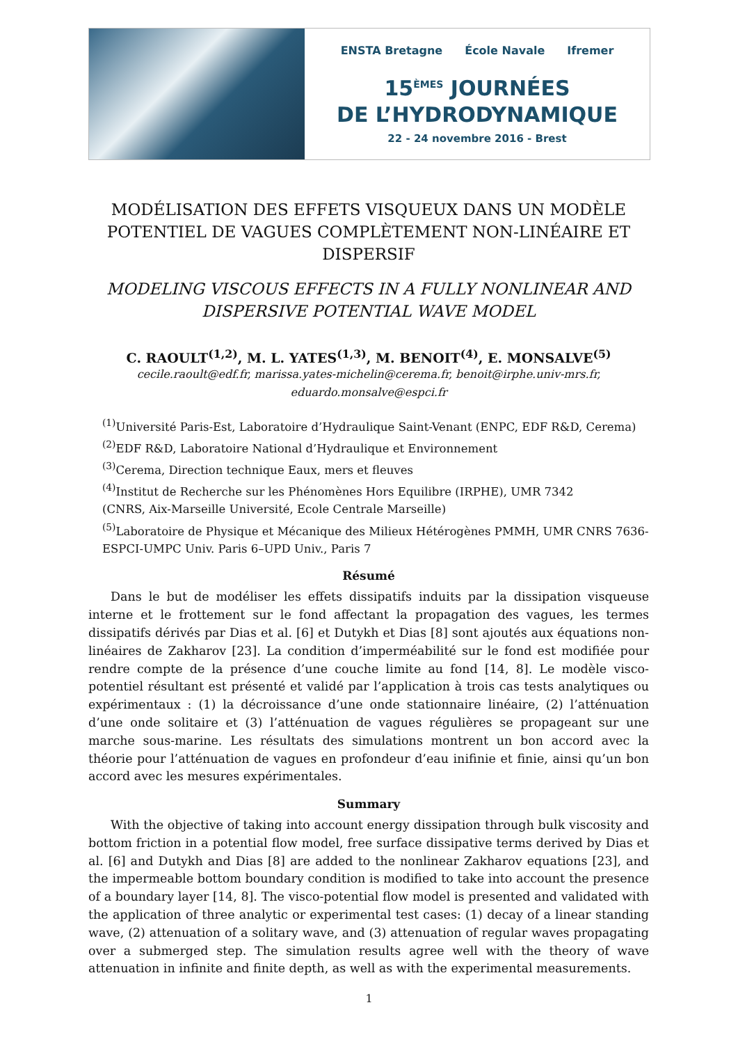ENSTA Bretagne École Navale Ifremer
15<sup>ÈMES</sup> JOURNÉES
DE L’HYDRODYNAMIQUE
22 - 24 novembre 2016 - Brest
MODÉLISATION DES EFFETS VISQUEUX DANS UN MODÈLE POTENTIEL DE VAGUES COMPLÈTEMENT NON-LINÉAIRE ET DISPERSIF
MODELING VISCOUS EFFECTS IN A FULLY NONLINEAR AND DISPERSIVE POTENTIAL WAVE MODEL
C. RAOULT<sup>(1,2)</sup>, M. L. YATES<sup>(1,3)</sup>, M. BENOIT<sup>(4)</sup>, E. MONSALVE<sup>(5)</sup>
cecile.raoult@edf.fr, marissa.yates-michelin@cerema.fr, benoit@irphe.univ-mrs.fr,
eduardo.monsalve@espci.fr
<sup>(1)</sup> Université Paris-Est, Laboratoire d’Hydraulique Saint-Venant (ENPC, EDF R&D, Cerema)
<sup>(2)</sup> EDF R&D, Laboratoire National d’Hydraulique et Environnement
<sup>(3)</sup> Cerema, Direction technique Eaux, mers et fleuves
<sup>(4)</sup> Institut de Recherche sur les Phénomènes Hors Equilibre (IRPHE), UMR 7342
(CNRS, Aix-Marseille Université, Ecole Centrale Marseille)
<sup>(5)</sup> Laboratoire de Physique et Mécanique des Milieux Hétérogènes PMMH, UMR CNRS 7636-ESPCI-UMPC Univ. Paris 6–UPD Univ., Paris 7
Résumé
Dans le but de modéliser les effets dissipatifs induits par la dissipation visqueuse interne et le frottement sur le fond affectant la propagation des vagues, les termes dissipatifs dérivés par Dias et al. [6] et Dutykh et Dias [8] sont ajoutés aux équations non-linéaires de Zakharov [23]. La condition d’imperméabilité sur le fond est modifiée pour rendre compte de la présence d’une couche limite au fond [14, 8]. Le modèle visco-potentiel résultant est présenté et validé par l’application à trois cas tests analytiques ou expérimentaux : (1) la décroissance d’une onde stationnaire linéaire, (2) l’atténuation d’une onde solitaire et (3) l’atténuation de vagues régulières se propageant sur une marche sous-marine. Les résultats des simulations montrent un bon accord avec la théorie pour l’atténuation de vagues en profondeur d’eau inifinie et finie, ainsi qu’un bon accord avec les mesures expérimentales.
Summary
With the objective of taking into account energy dissipation through bulk viscosity and bottom friction in a potential flow model, free surface dissipative terms derived by Dias et al. [6] and Dutykh and Dias [8] are added to the nonlinear Zakharov equations [23], and the impermeable bottom boundary condition is modified to take into account the presence of a boundary layer [14, 8]. The visco-potential flow model is presented and validated with the application of three analytic or experimental test cases: (1) decay of a linear standing wave, (2) attenuation of a solitary wave, and (3) attenuation of regular waves propagating over a submerged step. The simulation results agree well with the theory of wave attenuation in infinite and finite depth, as well as with the experimental measurements.
1